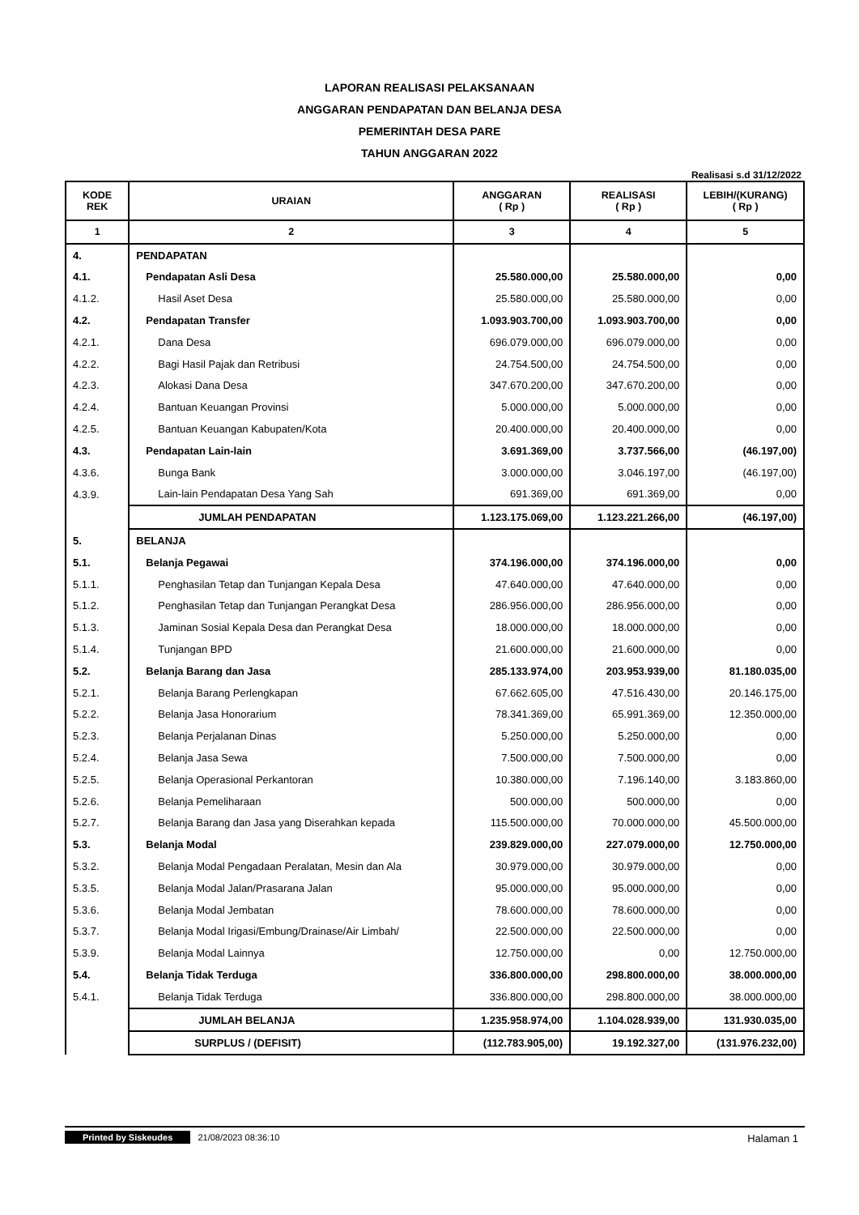LAPORAN REALISASI PELAKSANAAN
ANGGARAN PENDAPATAN DAN BELANJA DESA
PEMERINTAH DESA PARE
TAHUN ANGGARAN 2022
Realisasi s.d 31/12/2022
| KODE REK | URAIAN | ANGGARAN ( Rp ) | REALISASI ( Rp ) | LEBIH/(KURANG) ( Rp ) |
| --- | --- | --- | --- | --- |
| 1 | 2 | 3 | 4 | 5 |
| 4. | PENDAPATAN | | | |
| 4.1. | Pendapatan Asli Desa | 25.580.000,00 | 25.580.000,00 | 0,00 |
| 4.1.2. | Hasil Aset Desa | 25.580.000,00 | 25.580.000,00 | 0,00 |
| 4.2. | Pendapatan Transfer | 1.093.903.700,00 | 1.093.903.700,00 | 0,00 |
| 4.2.1. | Dana Desa | 696.079.000,00 | 696.079.000,00 | 0,00 |
| 4.2.2. | Bagi Hasil Pajak dan Retribusi | 24.754.500,00 | 24.754.500,00 | 0,00 |
| 4.2.3. | Alokasi Dana Desa | 347.670.200,00 | 347.670.200,00 | 0,00 |
| 4.2.4. | Bantuan Keuangan Provinsi | 5.000.000,00 | 5.000.000,00 | 0,00 |
| 4.2.5. | Bantuan Keuangan Kabupaten/Kota | 20.400.000,00 | 20.400.000,00 | 0,00 |
| 4.3. | Pendapatan Lain-lain | 3.691.369,00 | 3.737.566,00 | (46.197,00) |
| 4.3.6. | Bunga Bank | 3.000.000,00 | 3.046.197,00 | (46.197,00) |
| 4.3.9. | Lain-lain Pendapatan Desa Yang Sah | 691.369,00 | 691.369,00 | 0,00 |
| | JUMLAH PENDAPATAN | 1.123.175.069,00 | 1.123.221.266,00 | (46.197,00) |
| 5. | BELANJA | | | |
| 5.1. | Belanja Pegawai | 374.196.000,00 | 374.196.000,00 | 0,00 |
| 5.1.1. | Penghasilan Tetap dan Tunjangan Kepala Desa | 47.640.000,00 | 47.640.000,00 | 0,00 |
| 5.1.2. | Penghasilan Tetap dan Tunjangan Perangkat Desa | 286.956.000,00 | 286.956.000,00 | 0,00 |
| 5.1.3. | Jaminan Sosial Kepala Desa dan Perangkat Desa | 18.000.000,00 | 18.000.000,00 | 0,00 |
| 5.1.4. | Tunjangan BPD | 21.600.000,00 | 21.600.000,00 | 0,00 |
| 5.2. | Belanja Barang dan Jasa | 285.133.974,00 | 203.953.939,00 | 81.180.035,00 |
| 5.2.1. | Belanja Barang Perlengkapan | 67.662.605,00 | 47.516.430,00 | 20.146.175,00 |
| 5.2.2. | Belanja Jasa Honorarium | 78.341.369,00 | 65.991.369,00 | 12.350.000,00 |
| 5.2.3. | Belanja Perjalanan Dinas | 5.250.000,00 | 5.250.000,00 | 0,00 |
| 5.2.4. | Belanja Jasa Sewa | 7.500.000,00 | 7.500.000,00 | 0,00 |
| 5.2.5. | Belanja Operasional Perkantoran | 10.380.000,00 | 7.196.140,00 | 3.183.860,00 |
| 5.2.6. | Belanja Pemeliharaan | 500.000,00 | 500.000,00 | 0,00 |
| 5.2.7. | Belanja Barang dan Jasa yang Diserahkan kepada | 115.500.000,00 | 70.000.000,00 | 45.500.000,00 |
| 5.3. | Belanja Modal | 239.829.000,00 | 227.079.000,00 | 12.750.000,00 |
| 5.3.2. | Belanja Modal Pengadaan Peralatan, Mesin dan Ala | 30.979.000,00 | 30.979.000,00 | 0,00 |
| 5.3.5. | Belanja Modal Jalan/Prasarana Jalan | 95.000.000,00 | 95.000.000,00 | 0,00 |
| 5.3.6. | Belanja Modal Jembatan | 78.600.000,00 | 78.600.000,00 | 0,00 |
| 5.3.7. | Belanja Modal Irigasi/Embung/Drainase/Air Limbah/ | 22.500.000,00 | 22.500.000,00 | 0,00 |
| 5.3.9. | Belanja Modal Lainnya | 12.750.000,00 | 0,00 | 12.750.000,00 |
| 5.4. | Belanja Tidak Terduga | 336.800.000,00 | 298.800.000,00 | 38.000.000,00 |
| 5.4.1. | Belanja Tidak Terduga | 336.800.000,00 | 298.800.000,00 | 38.000.000,00 |
| | JUMLAH BELANJA | 1.235.958.974,00 | 1.104.028.939,00 | 131.930.035,00 |
| | SURPLUS / (DEFISIT) | (112.783.905,00) | 19.192.327,00 | (131.976.232,00) |
Printed by Siskeudes 21/08/2023 08:36:10
Halaman 1